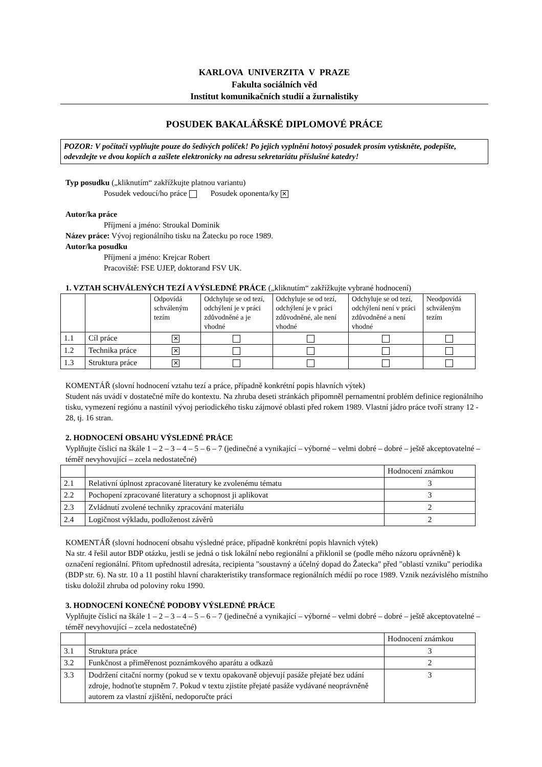KARLOVA UNIVERZITA V PRAZE
Fakulta sociálních věd
Institut komunikačních studií a žurnalistiky
POSUDEK BAKALÁŘSKÉ DIPLOMOVÉ PRÁCE
POZOR: V počítači vyplňujte pouze do šedivých políček! Po jejich vyplnění hotový posudek prosím vytiskněte, podepište, odevzdejte ve dvou kopiích a zašlete elektronicky na adresu sekretariátu příslušné katedry!
Typ posudku („kliknutím“ zakřížkujte platnou variantu)
Posudek vedoucí/ho práce Posudek oponenta/ky ✕
Autor/ka práce
Příjmení a jméno: Stroukal Dominik
Název práce: Vývoj regionálního tisku na Žatecku po roce 1989.
Autor/ka posudku
Příjmení a jméno: Krejcar Robert
Pracoviště: FSE UJEP, doktorand FSV UK.
1. VZTAH SCHVÁLENÝCH TEZÍ A VÝSLEDNÉ PRÁCE („kliknutím“ zakřížkujte vybrané hodnocení)
| | | Odpovídá schváleným tezím | Odchyluje se od tezí, odchýlení je v práci zdůvodněné a je vhodné | Odchyluje se od tezí, odchýlení je v práci zdůvodněné, ale není vhodné | Odchyluje se od tezí, odchýlení není v práci zdůvodněné a není vhodné | Neodpovídá schváleným tezím |
| --- | --- | --- | --- | --- | --- | --- |
| 1.1 | Cíl práce | ✕ | | | | |
| 1.2 | Technika práce | ✕ | | | | |
| 1.3 | Struktura práce | ✕ | | | | |
KOMENTÁŘ (slovní hodnocení vztahu tezí a práce, případně konkrétní popis hlavních výtek)
Student nás uvádí v dostatečné míře do kontextu. Na zhruba deseti stránkách připomněl pernamentní problém definice regionálního tisku, vymezení regiónu a nastínil vývoj periodického tisku zájmové oblasti před rokem 1989. Vlastní jádro práce tvoří strany 12 - 28, tj. 16 stran.
2. HODNOCENÍ OBSAHU VÝSLEDNÉ PRÁCE
Vyplňujte číslicí na škále 1 – 2 – 3 – 4 – 5 – 6 – 7 (jedinečné a vynikající – výborné – velmi dobré – dobré – ještě akceptovatelné – téměř nevyhovující – zcela nedostatečné)
| | | Hodnocení známkou |
| --- | --- | --- |
| 2.1 | Relativní úplnost zpracované literatury ke zvolenému tématu | 3 |
| 2.2 | Pochopení zpracované literatury a schopnost ji aplikovat | 3 |
| 2.3 | Zvládnutí zvolené techniky zpracování materiálu | 2 |
| 2.4 | Logičnost výkladu, podloženost závěrů | 2 |
KOMENTÁŘ (slovní hodnocení obsahu výsledné práce, případně konkrétní popis hlavních výtek)
Na str. 4 řešil autor BDP otázku, jestli se jedná o tisk lokální nebo regionální a přiklonil se (podle mého názoru oprávněně) k označení regionální. Přitom upřednostil adresáta, recipienta "soustavný a účelný dopad do Žatecka" před "oblastí vzniku" periodika (BDP str. 6). Na str. 10 a 11 postihl hlavní charakteristiky transformace regionálních médií po roce 1989. Vznik nezávislého místního tisku doložil zhruba od poloviny roku 1990.
3. HODNOCENÍ KONEČNÉ PODOBY VÝSLEDNÉ PRÁCE
Vyplňujte číslicí na škále 1 – 2 – 3 – 4 – 5 – 6 – 7 (jedinečné a vynikající – výborné – velmi dobré – dobré – ještě akceptovatelné – téměř nevyhovující – zcela nedostatečné)
| | | Hodnocení známkou |
| --- | --- | --- |
| 3.1 | Struktura práce | 3 |
| 3.2 | Funkčnost a přiměřenost poznámkového aparátu a odkazů | 2 |
| 3.3 | Dodržení citační normy (pokud se v textu opakovaně objevují pasáže přejaté bez udání zdroje, hodnoťte stupněm 7. Pokud v textu zjistíte přejaté pasáže vydávané neoprávněně autorem za vlastní zjištění, nedoporučte práci | 3 |